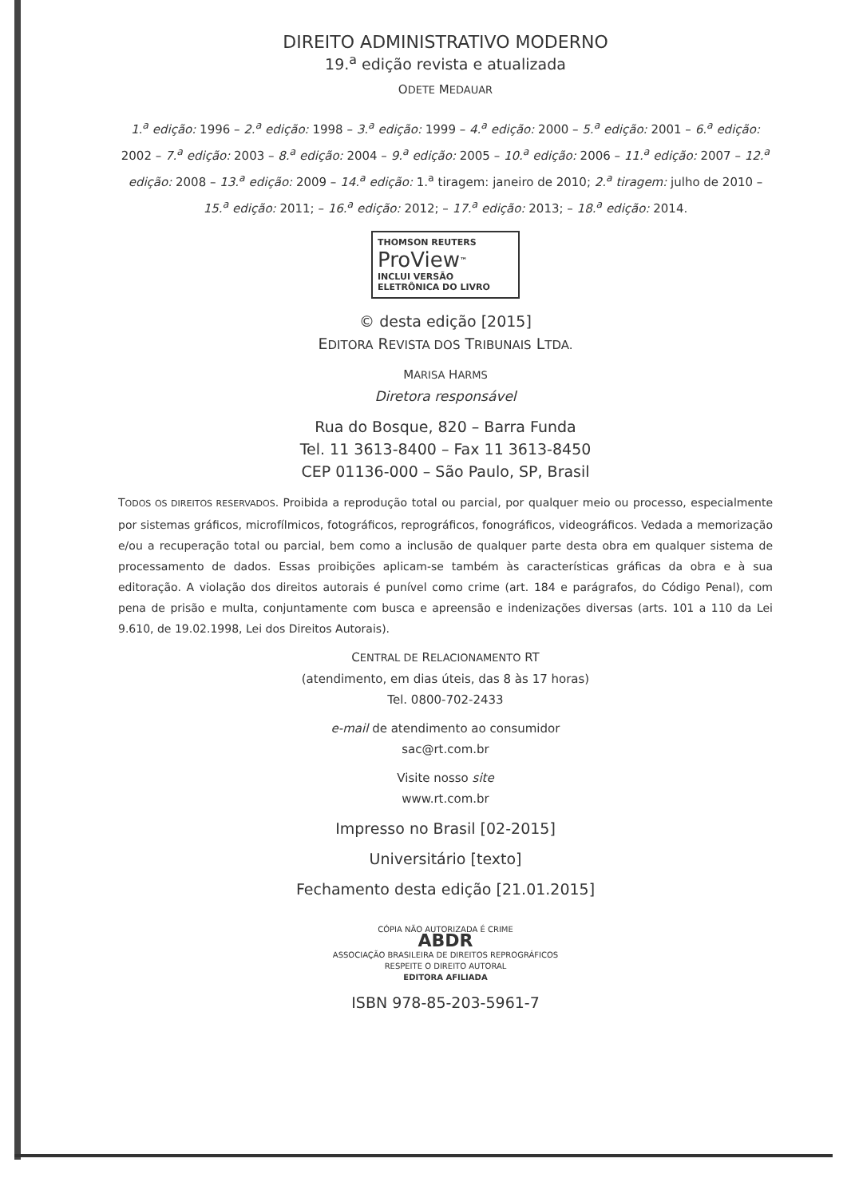DIREITO ADMINISTRATIVO MODERNO
19.<sup>a</sup> edição revista e atualizada
ODETE MEDAUAR
1.<sup>a</sup> edição: 1996 – 2.<sup>a</sup> edição: 1998 – 3.<sup>a</sup> edição: 1999 – 4.<sup>a</sup> edição: 2000 – 5.<sup>a</sup> edição: 2001 – 6.<sup>a</sup> edição: 2002 – 7.<sup>a</sup> edição: 2003 – 8.<sup>a</sup> edição: 2004 – 9.<sup>a</sup> edição: 2005 – 10.<sup>a</sup> edição: 2006 – 11.<sup>a</sup> edição: 2007 – 12.<sup>a</sup> edição: 2008 – 13.<sup>a</sup> edição: 2009 – 14.<sup>a</sup> edição: 1.<sup>a</sup> tiragem: janeiro de 2010; 2.<sup>a</sup> tiragem: julho de 2010 – 15.<sup>a</sup> edição: 2011; – 16.<sup>a</sup> edição: 2012; – 17.<sup>a</sup> edição: 2013; – 18.<sup>a</sup> edição: 2014.
THOMSON REUTERS
ProView<sup>™</sup>
INCLUI VERSÃO
ELETRÔNICA DO LIVRO
© desta edição [2015]
EDITORA REVISTA DOS TRIBUNAIS LTDA.
MARISA HARMS
Diretora responsável
Rua do Bosque, 820 – Barra Funda
Tel. 11 3613-8400 – Fax 11 3613-8450
CEP 01136-000 – São Paulo, SP, Brasil
TODOS OS DIREITOS RESERVADOS. Proibida a reprodução total ou parcial, por qualquer meio ou processo, especialmente por sistemas gráficos, microfílmicos, fotográficos, reprográficos, fonográficos, videográficos. Vedada a memorização e/ou a recuperação total ou parcial, bem como a inclusão de qualquer parte desta obra em qualquer sistema de processamento de dados. Essas proibições aplicam-se também às características gráficas da obra e à sua editoração. A violação dos direitos autorais é punível como crime (art. 184 e parágrafos, do Código Penal), com pena de prisão e multa, conjuntamente com busca e apreensão e indenizações diversas (arts. 101 a 110 da Lei 9.610, de 19.02.1998, Lei dos Direitos Autorais).
CENTRAL DE RELACIONAMENTO RT
(atendimento, em dias úteis, das 8 às 17 horas)
Tel. 0800-702-2433
e-mail de atendimento ao consumidor
sac@rt.com.br
Visite nosso site
www.rt.com.br
Impresso no Brasil [02-2015]
Universitário [texto]
Fechamento desta edição [21.01.2015]
CÓPIA NÃO AUTORIZADA É CRIME
ABDR
ASSOCIAÇÃO BRASILEIRA DE DIREITOS REPROGRÁFICOS
RESPEITE O DIREITO AUTORAL
EDITORA AFILIADA
ISBN 978-85-203-5961-7